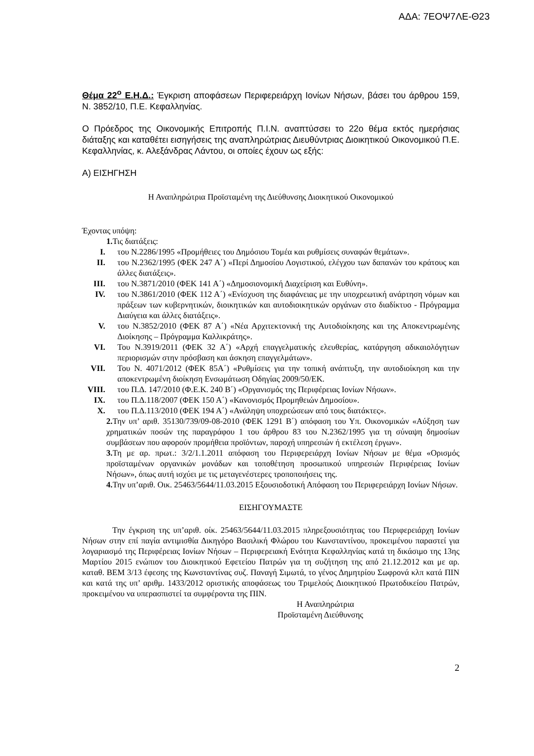ΑΔΑ: 7ΕΟΨ7ΛΕ-Θ23
Θέμα 22<sup>ο</sup> Ε.Η.Δ.: Έγκριση αποφάσεων Περιφερειάρχη Ιονίων Νήσων, βάσει του άρθρου 159, Ν. 3852/10, Π.Ε. Κεφαλληνίας.
Ο Πρόεδρος της Οικονομικής Επιτροπής Π.Ι.Ν. αναπτύσσει το 22ο θέμα εκτός ημερήσιας διάταξης και καταθέτει εισηγήσεις της αναπληρώτριας Διευθύντριας Διοικητικού Οικονομικού Π.Ε. Κεφαλληνίας, κ. Αλεξάνδρας Λάντου, οι οποίες έχουν ως εξής:
Α) ΕΙΣΗΓΗΣΗ
Η Αναπληρώτρια Προϊσταμένη της Διεύθυνσης Διοικητικού Οικονομικού
Έχοντας υπόψη:
1. Τις διατάξεις:
I. του Ν.2286/1995 «Προμήθειες του Δημόσιου Τομέα και ρυθμίσεις συναφών θεμάτων».
II. του Ν.2362/1995 (ΦΕΚ 247 Α΄) «Περί Δημοσίου Λογιστικού, ελέγχου των δαπανών του κράτους και άλλες διατάξεις».
III. του Ν.3871/2010 (ΦΕΚ 141 Α΄) «Δημοσιονομική Διαχείριση και Ευθύνη».
IV. του Ν.3861/2010 (ΦΕΚ 112 Α΄) «Ενίσχυση της διαφάνειας με την υποχρεωτική ανάρτηση νόμων και πράξεων των κυβερνητικών, διοικητικών και αυτοδιοικητικών οργάνων στο διαδίκτυο - Πρόγραμμα Διαύγεια και άλλες διατάξεις».
V. του Ν.3852/2010 (ΦΕΚ 87 Α΄) «Νέα Αρχιτεκτονική της Αυτοδιοίκησης και της Αποκεντρωμένης Διοίκησης – Πρόγραμμα Καλλικράτης».
VI. Του Ν.3919/2011 (ΦΕΚ 32 Α΄) «Αρχή επαγγελματικής ελευθερίας, κατάργηση αδικαιολόγητων περιορισμών στην πρόσβαση και άσκηση επαγγελμάτων».
VII. Του Ν. 4071/2012 (ΦΕΚ 85Α΄) «Ρυθμίσεις για την τοπική ανάπτυξη, την αυτοδιοίκηση και την αποκεντρωμένη διοίκηση Ενσωμάτωση Οδηγίας 2009/50/ΕΚ.
VIII. του Π.Δ. 147/2010 (Φ.Ε.Κ. 240 Β΄) «Οργανισμός της Περιφέρειας Ιονίων Νήσων».
IX. του Π.Δ.118/2007 (ΦΕΚ 150 Α΄) «Κανονισμός Προμηθειών Δημοσίου».
X. του Π.Δ.113/2010 (ΦΕΚ 194 Α΄) «Ανάληψη υποχρεώσεων από τους διατάκτες».
2. Την υπ’ αριθ. 35130/739/09-08-2010 (ΦΕΚ 1291 Β΄) απόφαση του Υπ. Οικονομικών «Αύξηση των χρηματικών ποσών της παραγράφου 1 του άρθρου 83 του Ν.2362/1995 για τη σύναψη δημοσίων συμβάσεων που αφορούν προμήθεια προϊόντων, παροχή υπηρεσιών ή εκτέλεση έργων».
3. Τη με αρ. πρωτ.: 3/2/1.1.2011 απόφαση του Περιφερειάρχη Ιονίων Νήσων με θέμα «Ορισμός προϊσταμένων οργανικών μονάδων και τοποθέτηση προσωπικού υπηρεσιών Περιφέρειας Ιονίων Νήσων», όπως αυτή ισχύει με τις μεταγενέστερες τροποποιήσεις της.
4. Την υπ’αριθ. Οικ. 25463/5644/11.03.2015 Εξουσιοδοτική Απόφαση του Περιφερειάρχη Ιονίων Νήσων.
ΕΙΣΗΓΟΥΜΑΣΤΕ
Την έγκριση της υπ’αριθ. οίκ. 25463/5644/11.03.2015 πληρεξουσιότητας του Περιφερειάρχη Ιονίων Νήσων στην επί παγία αντιμισθία Δικηγόρο Βασιλική Φλώρου του Κωνσταντίνου, προκειμένου παραστεί για λογαριασμό της Περιφέρειας Ιονίων Νήσων – Περιφερειακή Ενότητα Κεφαλληνίας κατά τη δικάσιμο της 13ης Μαρτίου 2015 ενώπιον του Διοικητικού Εφετείου Πατρών για τη συζήτηση της από 21.12.2012 και με αρ. καταθ. ΒΕΜ 3/13 έφεσης της Κωνσταντίνας συζ. Παναγή Σιμωτά, το γένος Δημητρίου Σωφρονά κλπ κατά ΠΙΝ και κατά της υπ’ αριθμ. 1433/2012 οριστικής αποφάσεως του Τριμελούς Διοικητικού Πρωτοδικείου Πατρών, προκειμένου να υπερασπιστεί τα συμφέροντα της ΠΙΝ.
Η Αναπληρώτρια
Προϊσταμένη Διεύθυνσης
2